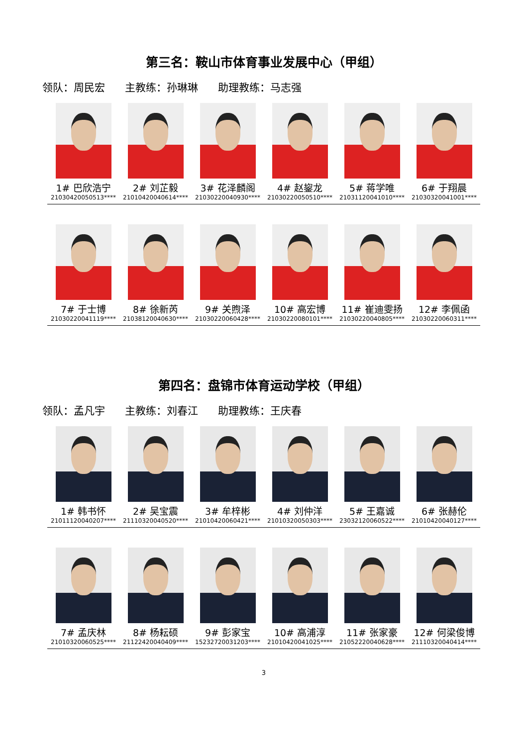第三名：鞍山市体育事业发展中心（甲组）
领队：周民宏 主教练：孙琳琳 助理教练：马志强
1# 巴欣浩宁
21030420050513****
2# 刘芷毅
21010420040614****
3# 花泽麟阁
21030220040930****
4# 赵鋆龙
21030220050510****
5# 蒋学唯
21031120041010****
6# 于翔晨
21030320041001****
7# 于士博
21030220041119****
8# 徐新芮
21038120040630****
9# 关煦泽
21030220060428****
10# 高宏博
21030220080101****
11# 崔迪雯扬
21030220040805****
12# 李佩函
21030220060311****
第四名：盘锦市体育运动学校（甲组）
领队：孟凡宇 主教练：刘春江 助理教练：王庆春
1# 韩书怀
21011120040207****
2# 吴宝震
21110320040520****
3# 牟梓彬
21010420060421****
4# 刘仲洋
21010320050303****
5# 王嘉诚
23032120060522****
6# 张赫伦
21010420040127****
7# 孟庆林
21010320060525****
8# 杨耘硕
21122420040409****
9# 彭家宝
15232720031203****
10# 高浦淳
21010420041025****
11# 张家豪
21052220040628****
12# 何梁俊博
21110320040414****
3